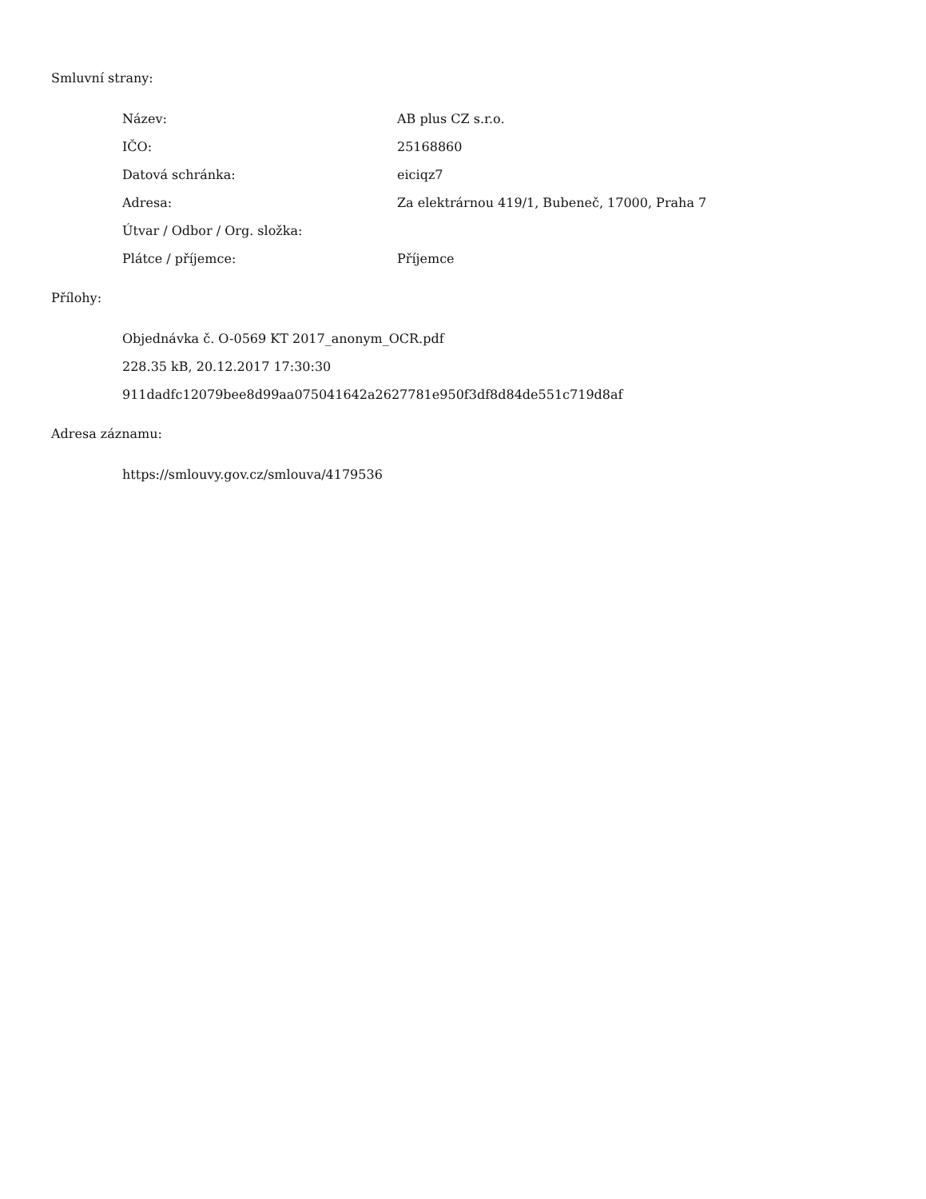Smluvní strany:
| Název: | AB plus CZ s.r.o. |
| IČO: | 25168860 |
| Datová schránka: | eiciqz7 |
| Adresa: | Za elektrárnou 419/1, Bubeneč, 17000, Praha 7 |
| Útvar / Odbor / Org. složka: | |
| Plátce / příjemce: | Příjemce |
Přílohy:
Objednávka č. O-0569 KT 2017_anonym_OCR.pdf
228.35 kB, 20.12.2017 17:30:30
911dadfc12079bee8d99aa075041642a2627781e950f3df8d84de551c719d8af
Adresa záznamu:
https://smlouvy.gov.cz/smlouva/4179536